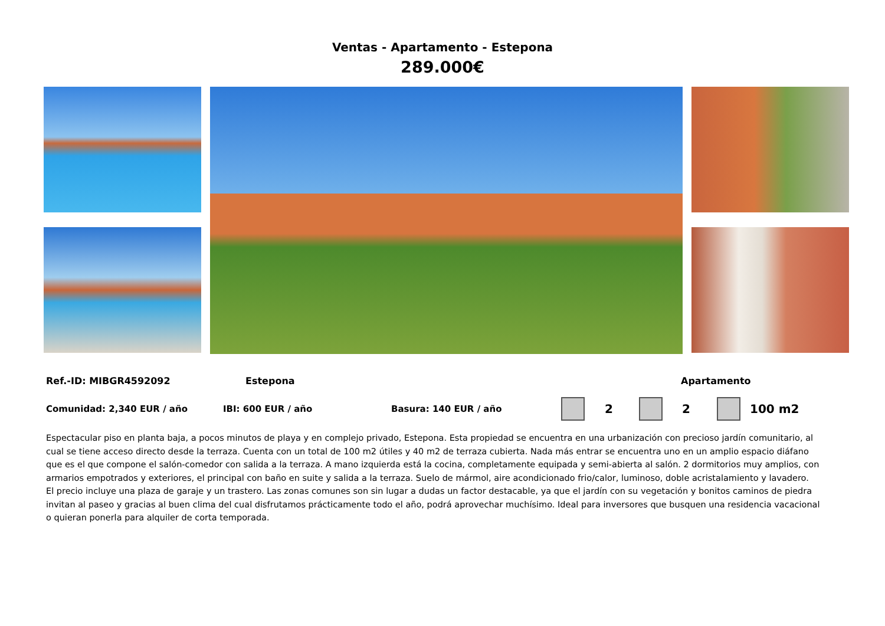Ventas - Apartamento - Estepona
289.000€
Ref.-ID: MIBGR4592092 Estepona Apartamento
Comunidad: 2,340 EUR / año IBI: 600 EUR / año Basura: 140 EUR / año 2 2 100 m2
Espectacular piso en planta baja, a pocos minutos de playa y en complejo privado, Estepona. Esta propiedad se encuentra en una urbanización con precioso jardín comunitario, al cual se tiene acceso directo desde la terraza. Cuenta con un total de 100 m2 útiles y 40 m2 de terraza cubierta. Nada más entrar se encuentra uno en un amplio espacio diáfano que es el que compone el salón-comedor con salida a la terraza. A mano izquierda está la cocina, completamente equipada y semi-abierta al salón. 2 dormitorios muy amplios, con armarios empotrados y exteriores, el principal con baño en suite y salida a la terraza. Suelo de mármol, aire acondicionado frio/calor, luminoso, doble acristalamiento y lavadero.
El precio incluye una plaza de garaje y un trastero. Las zonas comunes son sin lugar a dudas un factor destacable, ya que el jardín con su vegetación y bonitos caminos de piedra invitan al paseo y gracias al buen clima del cual disfrutamos prácticamente todo el año, podrá aprovechar muchísimo. Ideal para inversores que busquen una residencia vacacional o quieran ponerla para alquiler de corta temporada.